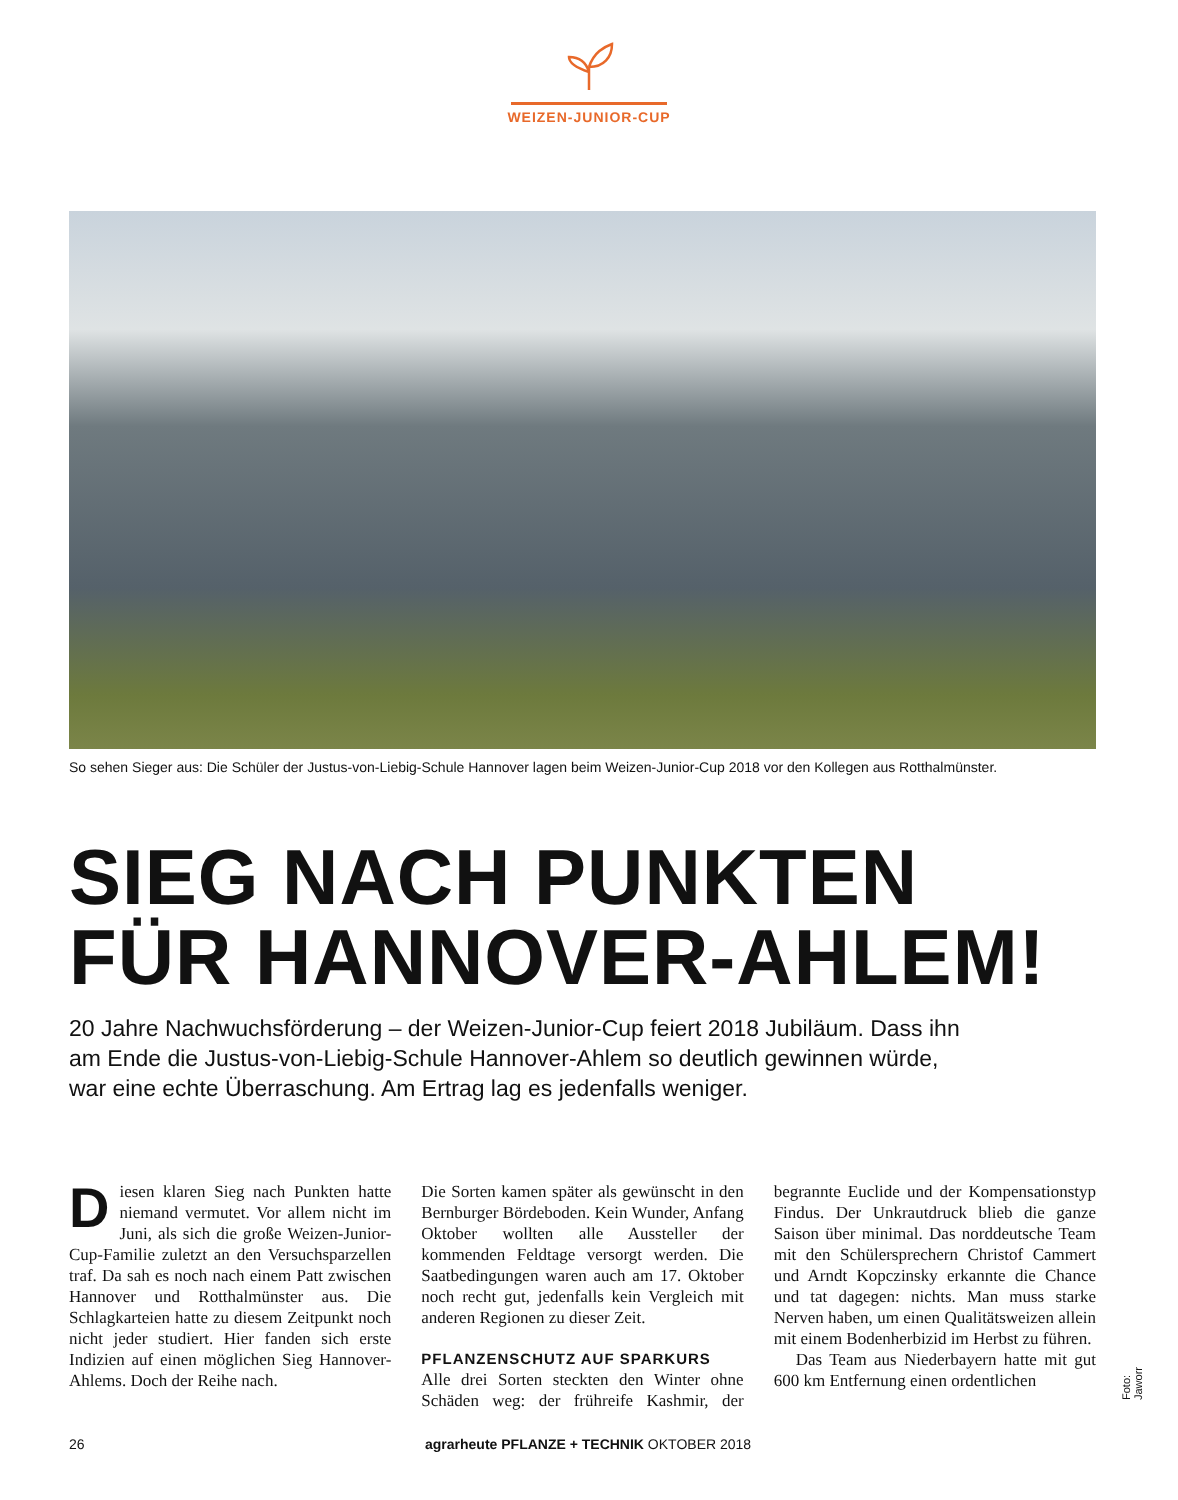WEIZEN-JUNIOR-CUP
So sehen Sieger aus: Die Schüler der Justus-von-Liebig-Schule Hannover lagen beim Weizen-Junior-Cup 2018 vor den Kollegen aus Rotthalmünster.
SIEG NACH PUNKTEN
FÜR HANNOVER-AHLEM!
20 Jahre Nachwuchsförderung – der Weizen-Junior-Cup feiert 2018 Jubiläum. Dass ihn am Ende die Justus-von-Liebig-Schule Hannover-Ahlem so deutlich gewinnen würde, war eine echte Überraschung. Am Ertrag lag es jedenfalls weniger.
Diesen klaren Sieg nach Punkten hatte niemand vermutet. Vor allem nicht im Juni, als sich die große Weizen-Junior-Cup-Familie zuletzt an den Versuchsparzellen traf. Da sah es noch nach einem Patt zwischen Hannover und Rotthalmünster aus. Die Schlagkarteien hatte zu diesem Zeitpunkt noch nicht jeder studiert. Hier fanden sich erste Indizien auf einen möglichen Sieg Hannover-Ahlems. Doch der Reihe nach.
Die Sorten kamen später als gewünscht in den Bernburger Bördeboden. Kein Wunder, Anfang Oktober wollten alle Aussteller der kommenden Feldtage versorgt werden. Die Saatbedingungen waren auch am 17. Oktober noch recht gut, jedenfalls kein Vergleich mit anderen Regionen zu dieser Zeit.
PFLANZENSCHUTZ AUF SPARKURS
Alle drei Sorten steckten den Winter ohne Schäden weg: der frühreife Kashmir, der begrannte Euclide und der Kompensationstyp Findus. Der Unkrautdruck blieb die ganze Saison über minimal. Das norddeutsche Team mit den Schülersprechern Christof Cammert und Arndt Kopczinsky erkannte die Chance und tat dagegen: nichts. Man muss starke Nerven haben, um einen Qualitätsweizen allein mit einem Bodenherbizid im Herbst zu führen.
Das Team aus Niederbayern hatte mit gut 600 km Entfernung einen ordentlichen
Foto: Jaworr
26 agrarheute PFLANZE + TECHNIK OKTOBER 2018